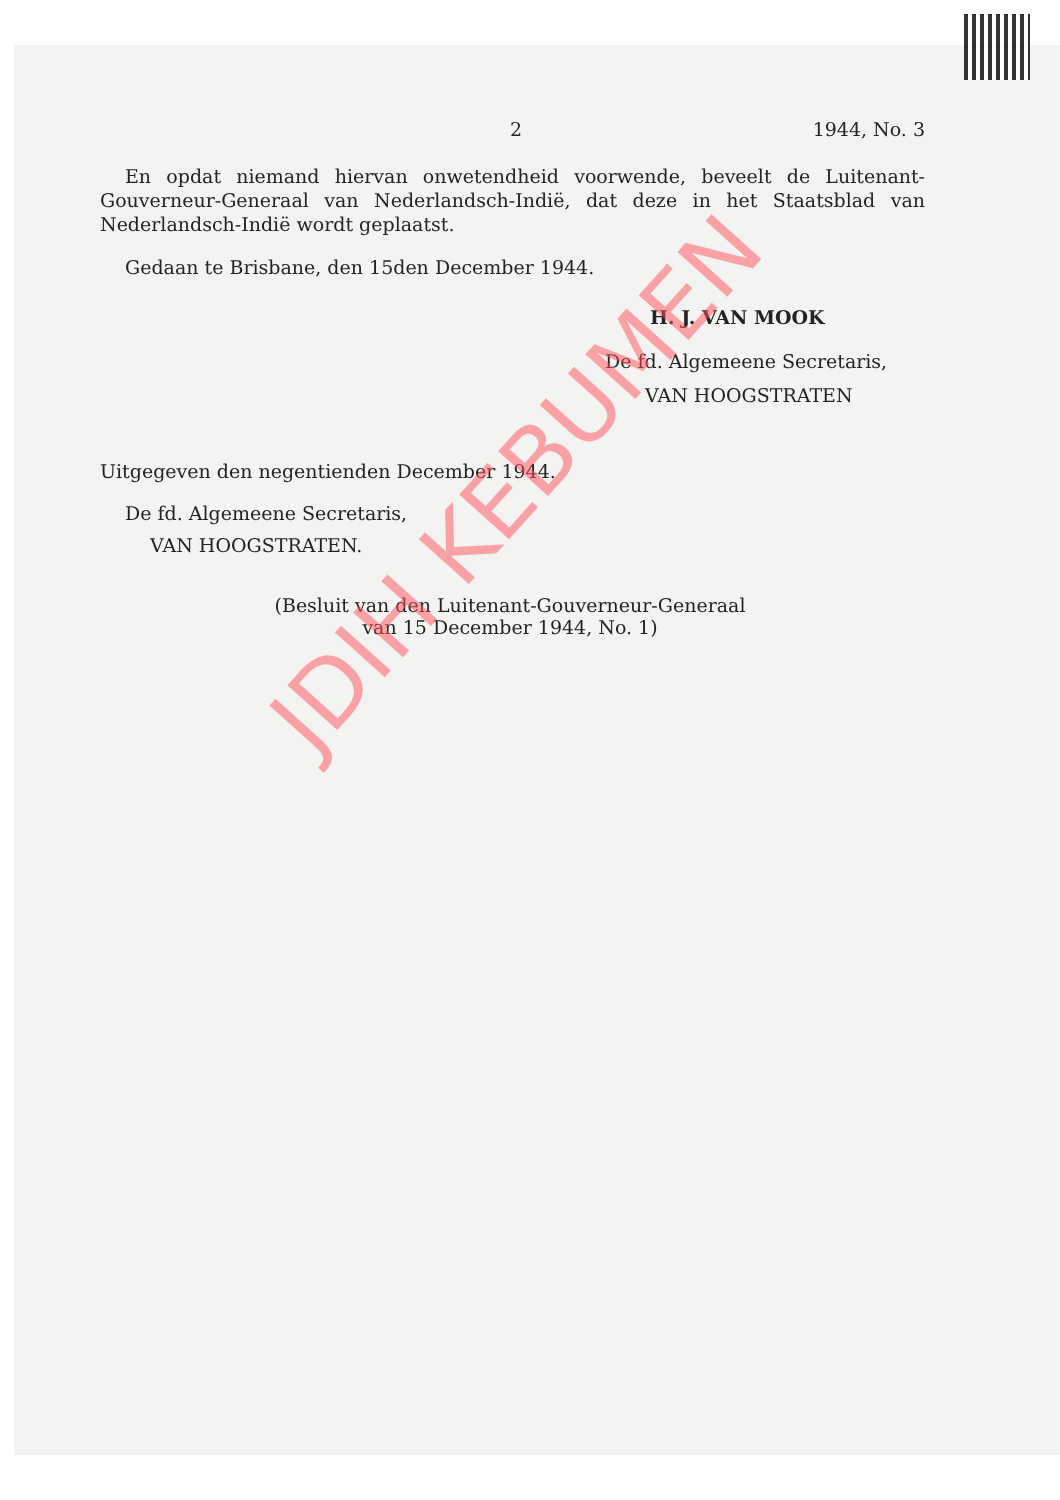2 1944, No. 3
En opdat niemand hiervan onwetendheid voorwende, beveelt de Luitenant-Gouverneur-Generaal van Nederlandsch-Indië, dat deze in het Staatsblad van Nederlandsch-Indië wordt geplaatst.
Gedaan te Brisbane, den 15den December 1944.
H. J. VAN MOOK
De fd. Algemeene Secretaris,
VAN HOOGSTRATEN
Uitgegeven den negentienden December 1944.
De fd. Algemeene Secretaris,
VAN HOOGSTRATEN.
(Besluit van den Luitenant-Gouverneur-Generaal
van 15 December 1944, No. 1)
JDIH KEBUMEN